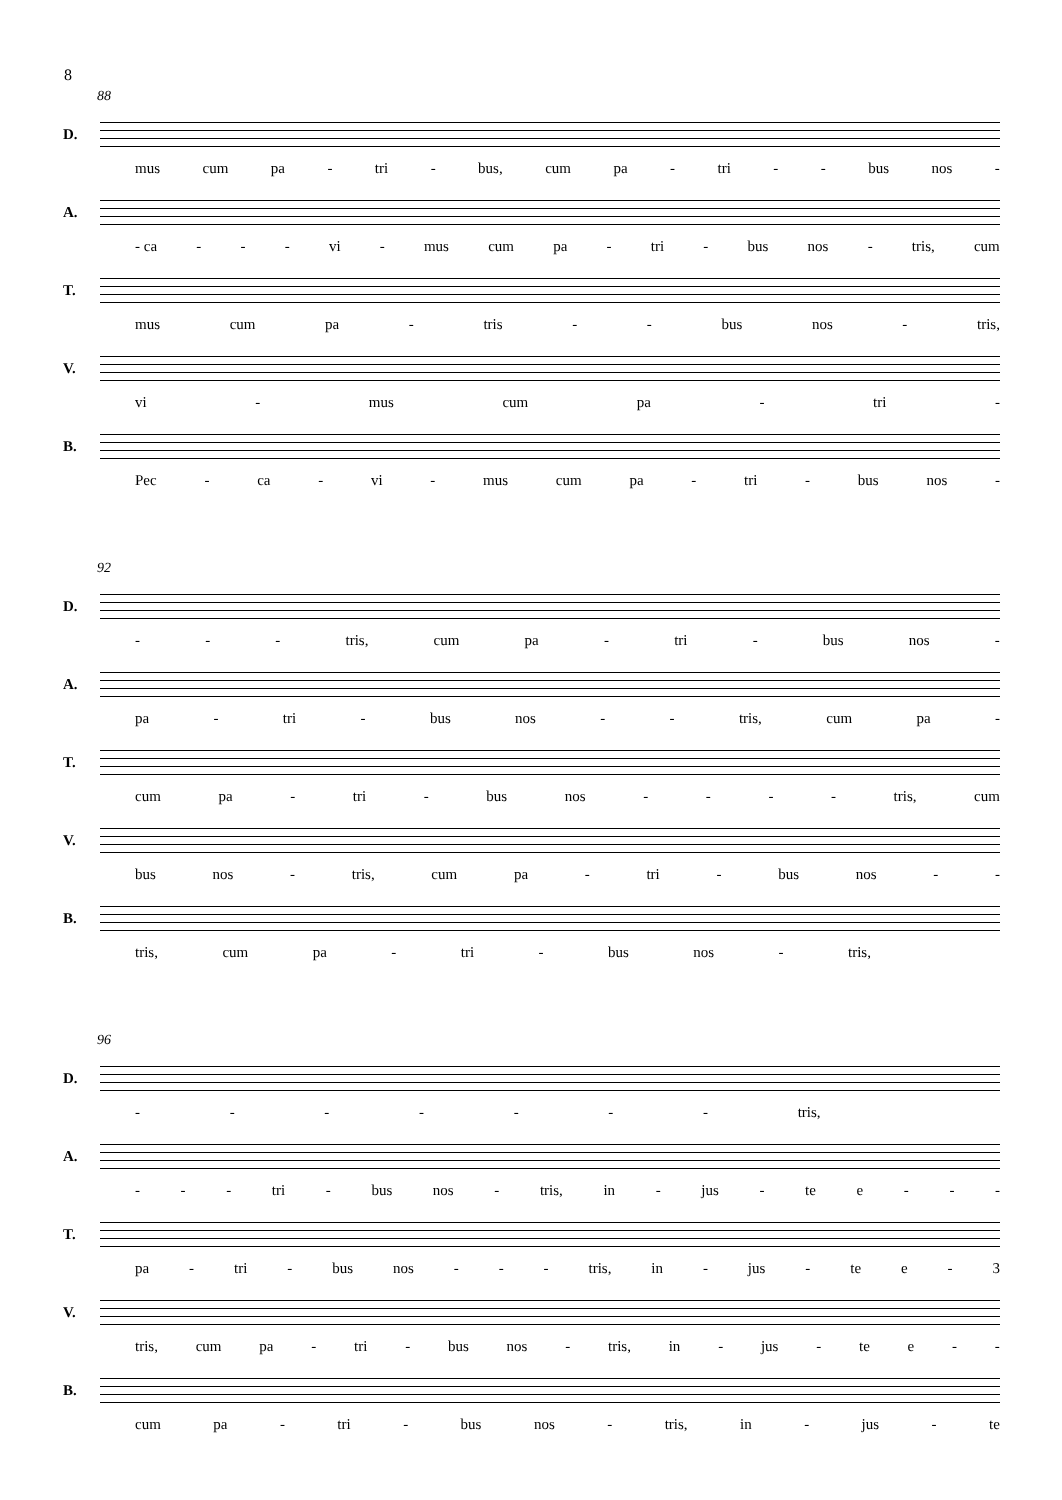8
88
D.
mus cum pa - tri - bus, cum pa - tri - - bus nos -
A.
- ca - - - vi - mus cum pa - tri - bus nos - tris, cum
T.
mus cum pa - tris - - bus nos - tris,
V.
vi - mus cum pa - tri -
B.
Pec - ca - vi - mus cum pa - tri - bus nos -
92
D.
- - - tris, cum pa - tri - bus nos -
A.
pa - tri - bus nos - - tris, cum pa -
T.
cum pa - tri - bus nos - - - - tris, cum
V.
bus nos - tris, cum pa - tri - bus nos - -
B.
tris, cum pa - tri - bus nos - tris,
96
D.
- - - - - - - tris,
A.
- - - tri - bus nos - tris, in - jus - te e - - -
T.
pa - tri - bus nos - - - tris, in - jus - te e - 3
V.
tris, cum pa - tri - bus nos - tris, in - jus - te e - -
B.
cum pa - tri - bus nos - tris, in - jus - te